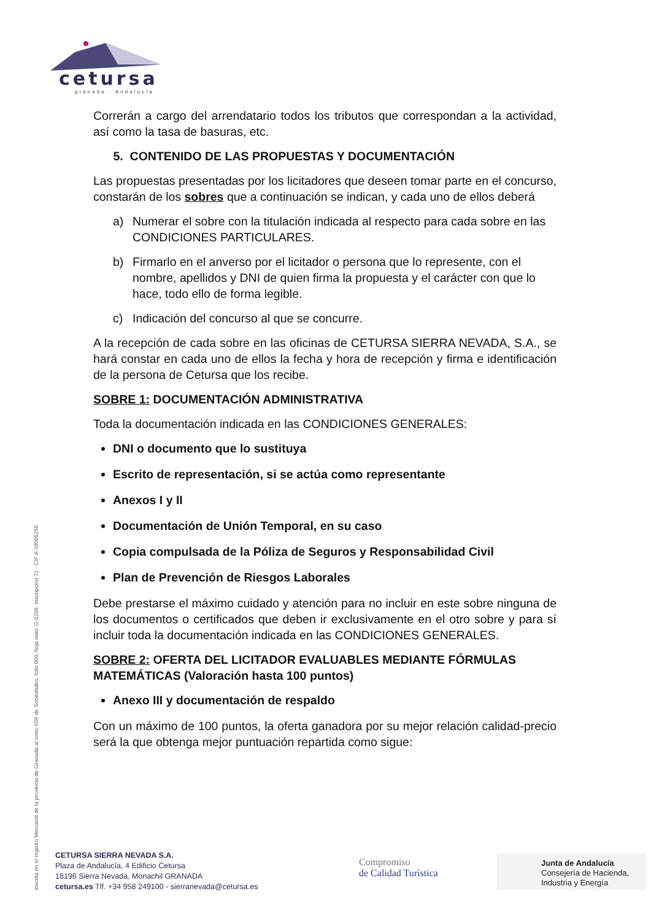cetursa
granada · Andalucía
Correrán a cargo del arrendatario todos los tributos que correspondan a la actividad, así como la tasa de basuras, etc.
5. CONTENIDO DE LAS PROPUESTAS Y DOCUMENTACIÓN
Las propuestas presentadas por los licitadores que deseen tomar parte en el concurso, constarán de los sobres que a continuación se indican, y cada uno de ellos deberá
a) Numerar el sobre con la titulación indicada al respecto para cada sobre en las CONDICIONES PARTICULARES.
b) Firmarlo en el anverso por el licitador o persona que lo represente, con el nombre, apellidos y DNI de quien firma la propuesta y el carácter con que lo hace, todo ello de forma legible.
c) Indicación del concurso al que se concurre.
A la recepción de cada sobre en las oficinas de CETURSA SIERRA NEVADA, S.A., se hará constar en cada uno de ellos la fecha y hora de recepción y firma e identificación de la persona de Cetursa que los recibe.
SOBRE 1: DOCUMENTACIÓN ADMINISTRATIVA
Toda la documentación indicada en las CONDICIONES GENERALES:
DNI o documento que lo sustituya
Escrito de representación, si se actúa como representante
Anexos I y II
Documentación de Unión Temporal, en su caso
Copia compulsada de la Póliza de Seguros y Responsabilidad Civil
Plan de Prevención de Riesgos Laborales
Debe prestarse el máximo cuidado y atención para no incluir en este sobre ninguna de los documentos o certificados que deben ir exclusivamente en el otro sobre y para sí incluir toda la documentación indicada en las CONDICIONES GENERALES.
SOBRE 2: OFERTA DEL LICITADOR EVALUABLES MEDIANTE FÓRMULAS MATEMÁTICAS (Valoración hasta 100 puntos)
Anexo III y documentación de respaldo
Con un máximo de 100 puntos, la oferta ganadora por su mejor relación calidad-precio será la que obtenga mejor puntuación repartida como sigue:
Inscrita en el registro Mercantil de la provincia de Granada al tomo 556 de Sociedades, folio 009, hoja núm. G-5298, Inscripción 71 - CIF A-18005256
CETURSA SIERRA NEVADA S.A.
Plaza de Andalucía, 4 Edificio Cetursa
18196 Sierra Nevada, Monachil GRANADA
cetursa.es Tlf. +34 958 249100 - sierranevada@cetursa.es
Compromiso
de Calidad Turística
Junta de Andalucía
Consejería de Hacienda,
Industria y Energía